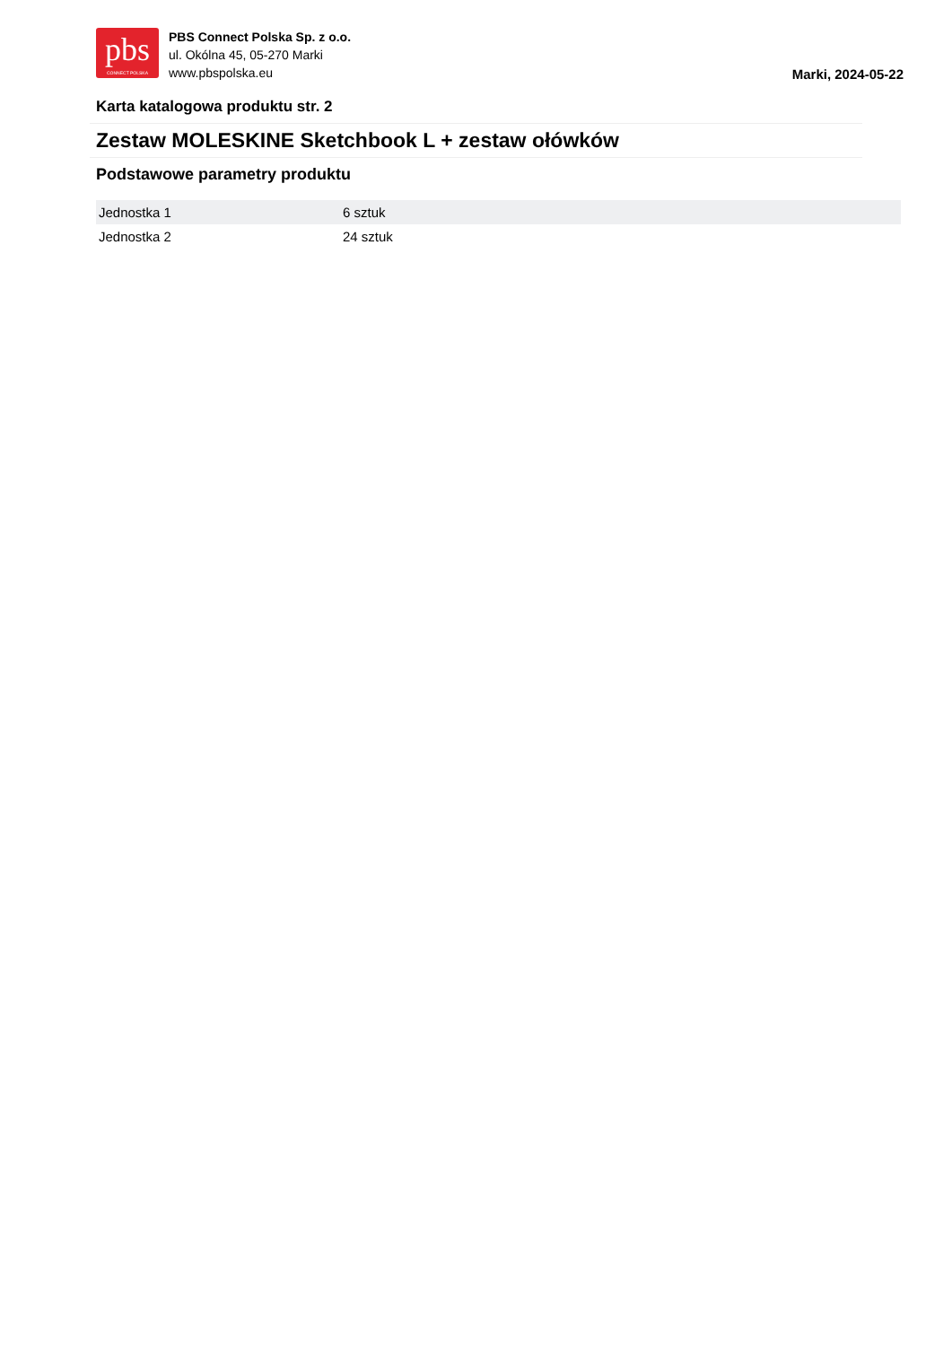pbs
CONNECT POLSKA
PBS Connect Polska Sp. z o.o.
ul. Okólna 45, 05-270 Marki
www.pbspolska.eu
Marki, 2024-05-22
Karta katalogowa produktu str. 2
Zestaw MOLESKINE Sketchbook L + zestaw ołówków
Podstawowe parametry produktu
| Jednostka 1 | 6 sztuk |
| Jednostka 2 | 24 sztuk |